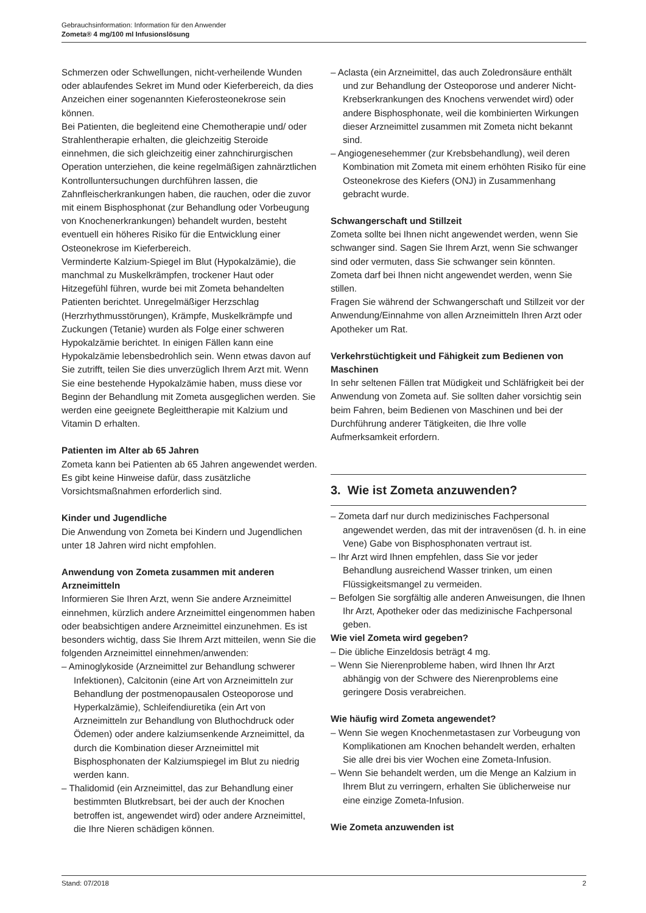Gebrauchsinformation: Information für den Anwender
Zometa® 4 mg/100 ml Infusionslösung
Schmerzen oder Schwellungen, nicht-verheilende Wunden oder ablaufendes Sekret im Mund oder Kieferbereich, da dies Anzeichen einer sogenannten Kieferosteonekrose sein können.
Bei Patienten, die begleitend eine Chemotherapie und/ oder Strahlentherapie erhalten, die gleichzeitig Steroide einnehmen, die sich gleichzeitig einer zahnchirurgischen Operation unterziehen, die keine regelmäßigen zahnärztlichen Kontrolluntersuchungen durchführen lassen, die Zahnfleischerkrankungen haben, die rauchen, oder die zuvor mit einem Bisphosphonat (zur Behandlung oder Vorbeugung von Knochenerkrankungen) behandelt wurden, besteht eventuell ein höheres Risiko für die Entwicklung einer Osteonekrose im Kieferbereich.
Verminderte Kalzium-Spiegel im Blut (Hypokalzämie), die manchmal zu Muskelkrämpfen, trockener Haut oder Hitzegefühl führen, wurde bei mit Zometa behandelten Patienten berichtet. Unregelmäßiger Herzschlag (Herzrhythmusstörungen), Krämpfe, Muskelkrämpfe und Zuckungen (Tetanie) wurden als Folge einer schweren Hypokalzämie berichtet. In einigen Fällen kann eine Hypokalzämie lebensbedrohlich sein. Wenn etwas davon auf Sie zutrifft, teilen Sie dies unverzüglich Ihrem Arzt mit. Wenn Sie eine bestehende Hypokalzämie haben, muss diese vor Beginn der Behandlung mit Zometa ausgeglichen werden. Sie werden eine geeignete Begleittherapie mit Kalzium und Vitamin D erhalten.
Patienten im Alter ab 65 Jahren
Zometa kann bei Patienten ab 65 Jahren angewendet werden. Es gibt keine Hinweise dafür, dass zusätzliche Vorsichtsmaßnahmen erforderlich sind.
Kinder und Jugendliche
Die Anwendung von Zometa bei Kindern und Jugendlichen unter 18 Jahren wird nicht empfohlen.
Anwendung von Zometa zusammen mit anderen Arzneimitteln
Informieren Sie Ihren Arzt, wenn Sie andere Arzneimittel einnehmen, kürzlich andere Arzneimittel eingenommen haben oder beabsichtigen andere Arzneimittel einzunehmen. Es ist besonders wichtig, dass Sie Ihrem Arzt mitteilen, wenn Sie die folgenden Arzneimittel einnehmen/anwenden:
– Aminoglykoside (Arzneimittel zur Behandlung schwerer Infektionen), Calcitonin (eine Art von Arzneimitteln zur Behandlung der postmenopausalen Osteoporose und Hyperkalzämie), Schleifendiuretika (ein Art von Arzneimitteln zur Behandlung von Bluthochdruck oder Ödemen) oder andere kalziumsenkende Arzneimittel, da durch die Kombination dieser Arzneimittel mit Bisphosphonaten der Kalziumspiegel im Blut zu niedrig werden kann.
– Thalidomid (ein Arzneimittel, das zur Behandlung einer bestimmten Blutkrebsart, bei der auch der Knochen betroffen ist, angewendet wird) oder andere Arzneimittel, die Ihre Nieren schädigen können.
– Aclasta (ein Arzneimittel, das auch Zoledronsäure enthält und zur Behandlung der Osteoporose und anderer Nicht-Krebserkrankungen des Knochens verwendet wird) oder andere Bisphosphonate, weil die kombinierten Wirkungen dieser Arzneimittel zusammen mit Zometa nicht bekannt sind.
– Angiogenesehemmer (zur Krebsbehandlung), weil deren Kombination mit Zometa mit einem erhöhten Risiko für eine Osteonekrose des Kiefers (ONJ) in Zusammenhang gebracht wurde.
Schwangerschaft und Stillzeit
Zometa sollte bei Ihnen nicht angewendet werden, wenn Sie schwanger sind. Sagen Sie Ihrem Arzt, wenn Sie schwanger sind oder vermuten, dass Sie schwanger sein könnten.
Zometa darf bei Ihnen nicht angewendet werden, wenn Sie stillen.
Fragen Sie während der Schwangerschaft und Stillzeit vor der Anwendung/Einnahme von allen Arzneimitteln Ihren Arzt oder Apotheker um Rat.
Verkehrstüchtigkeit und Fähigkeit zum Bedienen von Maschinen
In sehr seltenen Fällen trat Müdigkeit und Schläfrigkeit bei der Anwendung von Zometa auf. Sie sollten daher vorsichtig sein beim Fahren, beim Bedienen von Maschinen und bei der Durchführung anderer Tätigkeiten, die Ihre volle Aufmerksamkeit erfordern.
3. Wie ist Zometa anzuwenden?
– Zometa darf nur durch medizinisches Fachpersonal angewendet werden, das mit der intravenösen (d. h. in eine Vene) Gabe von Bisphosphonaten vertraut ist.
– Ihr Arzt wird Ihnen empfehlen, dass Sie vor jeder Behandlung ausreichend Wasser trinken, um einen Flüssigkeitsmangel zu vermeiden.
– Befolgen Sie sorgfältig alle anderen Anweisungen, die Ihnen Ihr Arzt, Apotheker oder das medizinische Fachpersonal geben.
Wie viel Zometa wird gegeben?
– Die übliche Einzeldosis beträgt 4 mg.
– Wenn Sie Nierenprobleme haben, wird Ihnen Ihr Arzt abhängig von der Schwere des Nierenproblems eine geringere Dosis verabreichen.
Wie häufig wird Zometa angewendet?
– Wenn Sie wegen Knochenmetastasen zur Vorbeugung von Komplikationen am Knochen behandelt werden, erhalten Sie alle drei bis vier Wochen eine Zometa-Infusion.
– Wenn Sie behandelt werden, um die Menge an Kalzium in Ihrem Blut zu verringern, erhalten Sie üblicherweise nur eine einzige Zometa-Infusion.
Wie Zometa anzuwenden ist
Stand: 07/2018 2